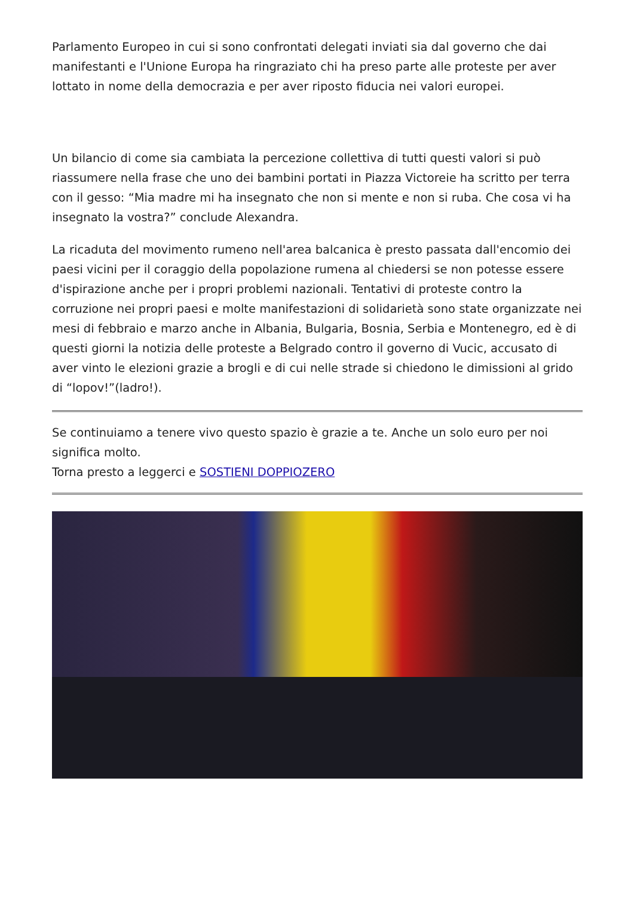Parlamento Europeo in cui si sono confrontati delegati inviati sia dal governo che dai manifestanti e l'Unione Europa ha ringraziato chi ha preso parte alle proteste per aver lottato in nome della democrazia e per aver riposto fiducia nei valori europei.
Un bilancio di come sia cambiata la percezione collettiva di tutti questi valori si può riassumere nella frase che uno dei bambini portati in Piazza Victoreie ha scritto per terra con il gesso: “Mia madre mi ha insegnato che non si mente e non si ruba. Che cosa vi ha insegnato la vostra?” conclude Alexandra.
La ricaduta del movimento rumeno nell'area balcanica è presto passata dall'encomio dei paesi vicini per il coraggio della popolazione rumena al chiedersi se non potesse essere d'ispirazione anche per i propri problemi nazionali. Tentativi di proteste contro la corruzione nei propri paesi e molte manifestazioni di solidarietà sono state organizzate nei mesi di febbraio e marzo anche in Albania, Bulgaria, Bosnia, Serbia e Montenegro, ed è di questi giorni la notizia delle proteste a Belgrado contro il governo di Vucic, accusato di aver vinto le elezioni grazie a brogli e di cui nelle strade si chiedono le dimissioni al grido di “lopov!”(ladro!).
Se continuiamo a tenere vivo questo spazio è grazie a te. Anche un solo euro per noi significa molto.
Torna presto a leggerci e SOSTIENI DOPPIOZERO